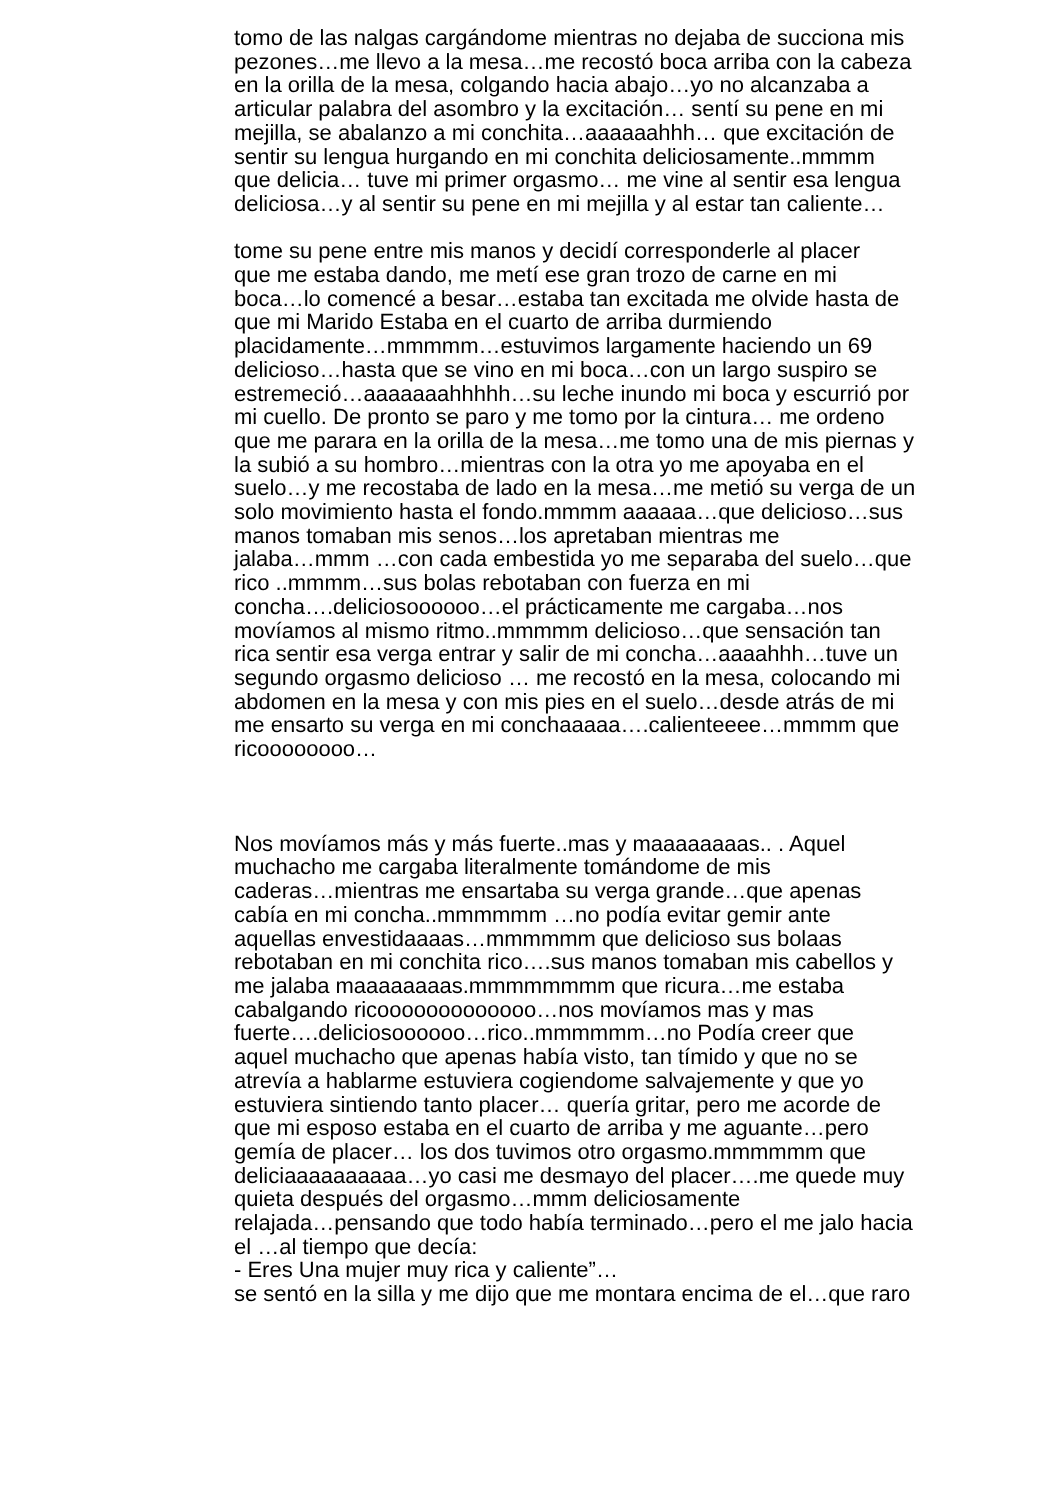tomo de las nalgas cargándome mientras no dejaba de succiona mis
pezones…me llevo a la mesa…me recostó boca arriba con la cabeza
en la orilla de la mesa, colgando hacia abajo…yo no alcanzaba a
articular palabra del asombro y la excitación… sentí su pene en mi
mejilla, se abalanzo a mi conchita…aaaaaahhh… que excitación de
sentir su lengua hurgando en mi conchita deliciosamente..mmmm
que delicia… tuve mi primer orgasmo… me vine al sentir esa lengua
deliciosa…y al sentir su pene en mi mejilla y al estar tan caliente…
tome su pene entre mis manos y decidí corresponderle al placer
que me estaba dando, me metí ese gran trozo de carne en mi
boca…lo comencé a besar…estaba tan excitada me olvide hasta de
que mi Marido Estaba en el cuarto de arriba durmiendo
placidamente…mmmmm…estuvimos largamente haciendo un 69
delicioso…hasta que se vino en mi boca…con un largo suspiro se
estremeció…aaaaaaahhhhh…su leche inundo mi boca y escurrió por
mi cuello. De pronto se paro y me tomo por la cintura… me ordeno
que me parara en la orilla de la mesa…me tomo una de mis piernas y
la subió a su hombro…mientras con la otra yo me apoyaba en el
suelo…y me recostaba de lado en la mesa…me metió su verga de un
solo movimiento hasta el fondo.mmmm aaaaaa…que delicioso…sus
manos tomaban mis senos…los apretaban mientras me
jalaba…mmm …con cada embestida yo me separaba del suelo…que
rico ..mmmm…sus bolas rebotaban con fuerza en mi
concha….deliciosoooooo…el prácticamente me cargaba…nos
movíamos al mismo ritmo..mmmmm delicioso…que sensación tan
rica sentir esa verga entrar y salir de mi concha…aaaahhh…tuve un
segundo orgasmo delicioso … me recostó en la mesa, colocando mi
abdomen en la mesa y con mis pies en el suelo…desde atrás de mi
me ensarto su verga en mi conchaaaaa….calienteeee…mmmm que
ricoooooooo…
Nos movíamos más y más fuerte..mas y maaaaaaaas.. . Aquel
muchacho me cargaba literalmente tomándome de mis
caderas…mientras me ensartaba su verga grande…que apenas
cabía en mi concha..mmmmmm …no podía evitar gemir ante
aquellas envestidaaaas…mmmmmm que delicioso sus bolaas
rebotaban en mi conchita rico….sus manos tomaban mis cabellos y
me jalaba maaaaaaaas.mmmmmmmm que ricura…me estaba
cabalgando ricooooooooooooo…nos movíamos mas y mas
fuerte….deliciosoooooo…rico..mmmmmm…no Podía creer que
aquel muchacho que apenas había visto, tan tímido y que no se
atrevía a hablarme estuviera cogiendome salvajemente y que yo
estuviera sintiendo tanto placer… quería gritar, pero me acorde de
que mi esposo estaba en el cuarto de arriba y me aguante…pero
gemía de placer… los dos tuvimos otro orgasmo.mmmmmm que
deliciaaaaaaaaaa…yo casi me desmayo del placer….me quede muy
quieta después del orgasmo…mmm deliciosamente
relajada…pensando que todo había terminado…pero el me jalo hacia
el …al tiempo que decía:
- Eres Una mujer muy rica y caliente”…
se sentó en la silla y me dijo que me montara encima de el…que raro